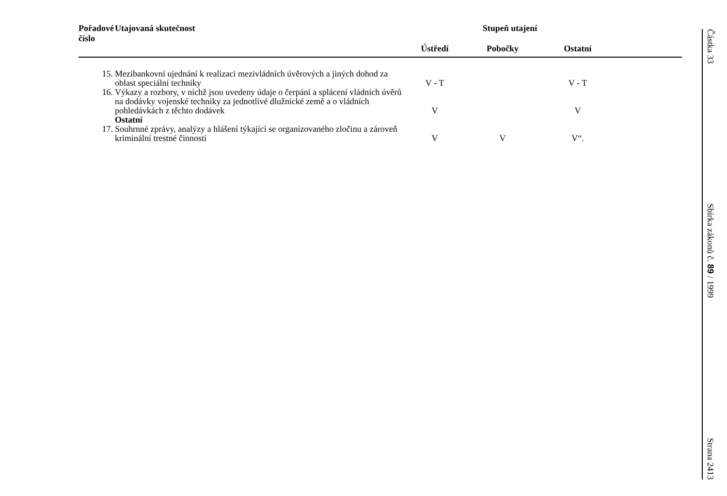| Pořadové číslo | Utajovaná skutečnost | Stupeň utajení | | | |
| --- | --- | --- | --- | --- | --- |
| | | Ústředí | Pobočky | Ostatní | |
| 15. | Mezibankovní ujednání k realizaci mezivládních úvěrových a jiných dohod za oblast speciální techniky | V - T | | V - T | |
| 16. | Výkazy a rozbory, v nichž jsou uvedeny údaje o čerpání a splácení vládních úvěrů na dodávky vojenské techniky za jednotlivé dlužnické země a o vládních pohledávkách z těchto dodávek | V | | V | |
| | Ostatní | | | | |
| 17. | Souhrnné zprávy, analýzy a hlášení týkající se organizovaného zločinu a zároveň kriminální trestné činnosti | V | V | V“. | |
Částka 33 Sbírka zákonů č. 89 / 1999 Strana 2413